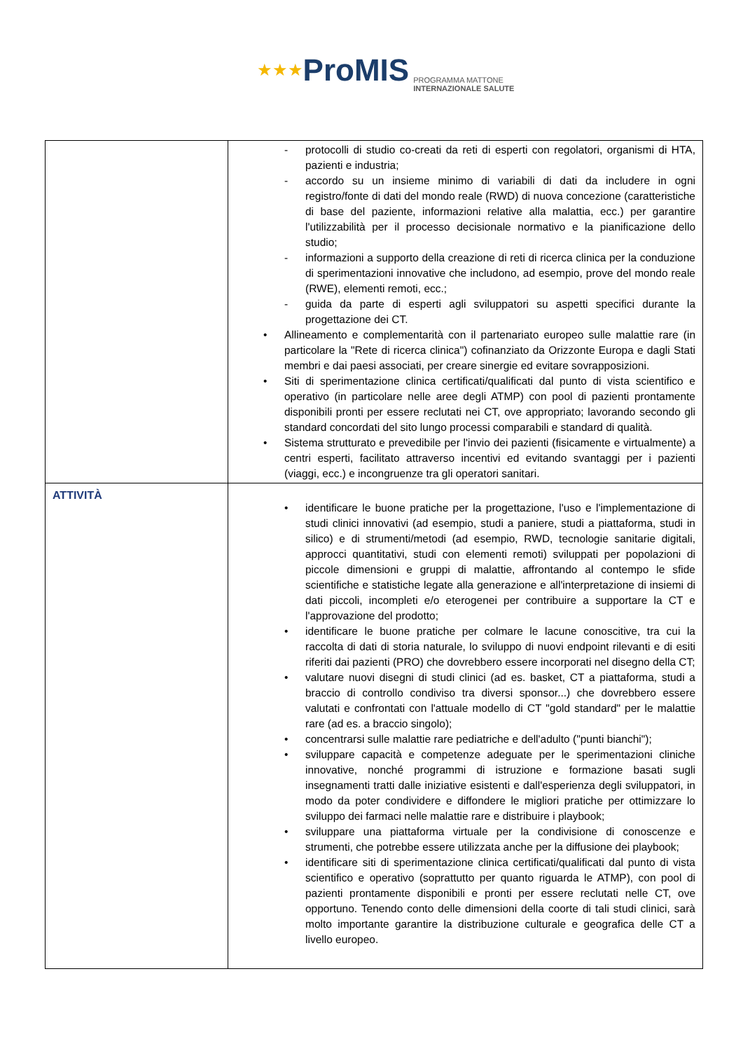★★★ ProMIS PROGRAMMA MATTONE
INTERNAZIONALE SALUTE
| | - protocolli di studio co-creati da reti di esperti con regolatori, organismi di HTA, pazienti e industria; - accordo su un insieme minimo di variabili di dati da includere in ogni registro/fonte di dati del mondo reale (RWD) di nuova concezione (caratteristiche di base del paziente, informazioni relative alla malattia, ecc.) per garantire l'utilizzabilità per il processo decisionale normativo e la pianificazione dello studio; - informazioni a supporto della creazione di reti di ricerca clinica per la conduzione di sperimentazioni innovative che includono, ad esempio, prove del mondo reale (RWE), elementi remoti, ecc.; - guida da parte di esperti agli sviluppatori su aspetti specifici durante la progettazione dei CT. • Allineamento e complementarità con il partenariato europeo sulle malattie rare (in particolare la "Rete di ricerca clinica") cofinanziato da Orizzonte Europa e dagli Stati membri e dai paesi associati, per creare sinergie ed evitare sovrapposizioni. • Siti di sperimentazione clinica certificati/qualificati dal punto di vista scientifico e operativo (in particolare nelle aree degli ATMP) con pool di pazienti prontamente disponibili pronti per essere reclutati nei CT, ove appropriato; lavorando secondo gli standard concordati del sito lungo processi comparabili e standard di qualità. • Sistema strutturato e prevedibile per l'invio dei pazienti (fisicamente e virtualmente) a centri esperti, facilitato attraverso incentivi ed evitando svantaggi per i pazienti (viaggi, ecc.) e incongruenze tra gli operatori sanitari. |
| ATTIVITÀ | • identificare le buone pratiche per la progettazione, l'uso e l'implementazione di studi clinici innovativi (ad esempio, studi a paniere, studi a piattaforma, studi in silico) e di strumenti/metodi (ad esempio, RWD, tecnologie sanitarie digitali, approcci quantitativi, studi con elementi remoti) sviluppati per popolazioni di piccole dimensioni e gruppi di malattie, affrontando al contempo le sfide scientifiche e statistiche legate alla generazione e all'interpretazione di insiemi di dati piccoli, incompleti e/o eterogenei per contribuire a supportare la CT e l'approvazione del prodotto; • identificare le buone pratiche per colmare le lacune conoscitive, tra cui la raccolta di dati di storia naturale, lo sviluppo di nuovi endpoint rilevanti e di esiti riferiti dai pazienti (PRO) che dovrebbero essere incorporati nel disegno della CT; • valutare nuovi disegni di studi clinici (ad es. basket, CT a piattaforma, studi a braccio di controllo condiviso tra diversi sponsor...) che dovrebbero essere valutati e confrontati con l'attuale modello di CT "gold standard" per le malattie rare (ad es. a braccio singolo); • concentrarsi sulle malattie rare pediatriche e dell'adulto ("punti bianchi"); • sviluppare capacità e competenze adeguate per le sperimentazioni cliniche innovative, nonché programmi di istruzione e formazione basati sugli insegnamenti tratti dalle iniziative esistenti e dall'esperienza degli sviluppatori, in modo da poter condividere e diffondere le migliori pratiche per ottimizzare lo sviluppo dei farmaci nelle malattie rare e distribuire i playbook; • sviluppare una piattaforma virtuale per la condivisione di conoscenze e strumenti, che potrebbe essere utilizzata anche per la diffusione dei playbook; • identificare siti di sperimentazione clinica certificati/qualificati dal punto di vista scientifico e operativo (soprattutto per quanto riguarda le ATMP), con pool di pazienti prontamente disponibili e pronti per essere reclutati nelle CT, ove opportuno. Tenendo conto delle dimensioni della coorte di tali studi clinici, sarà molto importante garantire la distribuzione culturale e geografica delle CT a livello europeo. |